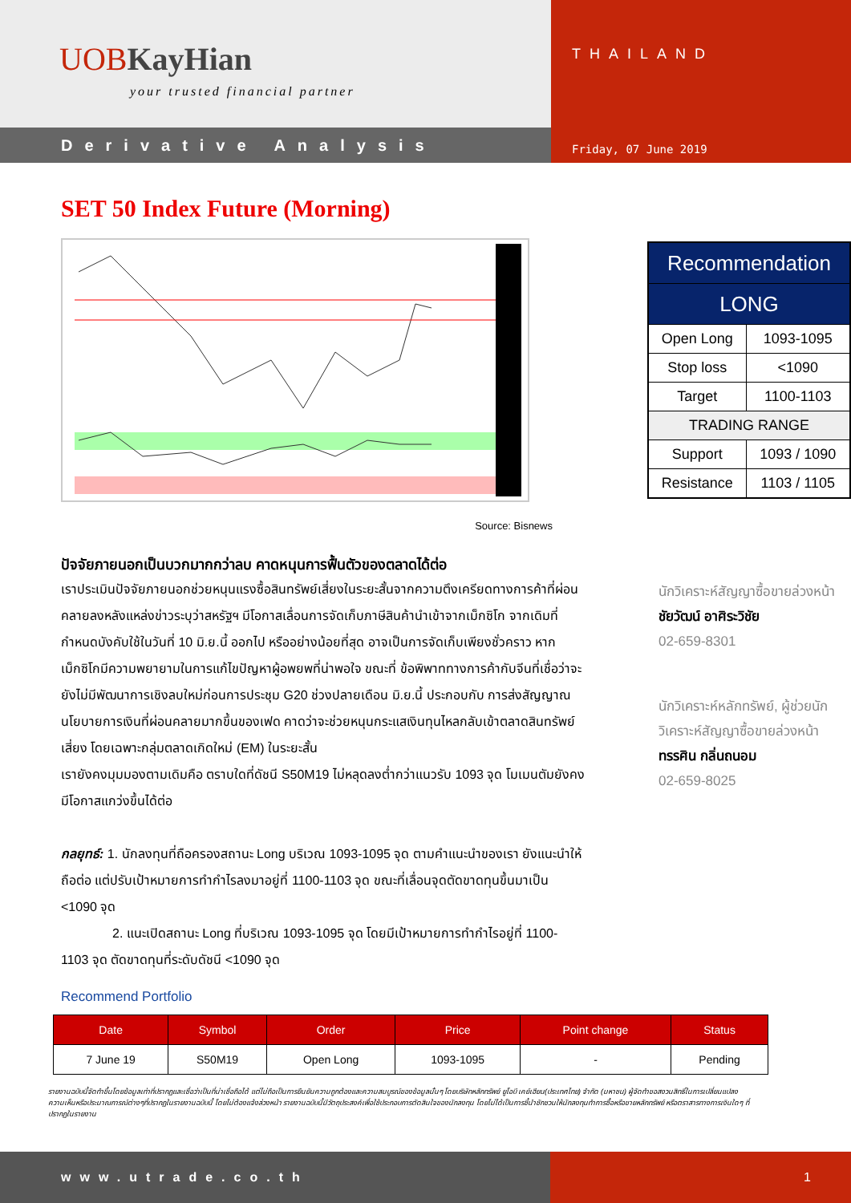UOB KayHian
your trusted financial partner
Derivative Analysis
THAILAND
Friday, 07 June 2019
SET 50 Index Future (Morning)
Source: Bisnews
ปัจจัยภายนอกเป็นบวกมากกว่าลบ คาดหนุนการฟื้นตัวของตลาดได้ต่อ
เราประเมินปัจจัยภายนอกช่วยหนุนแรงซื้อสินทรัพย์เสี่ยงในระยะสั้นจากความตึงเครียดทางการค้าที่ผ่อนคลายลงหลังแหล่งข่าวระบุว่าสหรัฐฯ มีโอกาสเลื่อนการจัดเก็บภาษีสินค้านำเข้าจากเม็กซิโก จากเดิมที่กำหนดบังคับใช้ในวันที่ 10 มิ.ย.นี้ ออกไป หรืออย่างน้อยที่สุด อาจเป็นการจัดเก็บเพียงชั่วคราว หากเม็กซิโกมีความพยายามในการแก้ไขปัญหาผู้อพยพที่น่าพอใจ ขณะที่ ข้อพิพาททางการค้ากับจีนที่เชื่อว่าจะยังไม่มีพัฒนาการเชิงลบใหม่ก่อนการประชุม G20 ช่วงปลายเดือน มิ.ย.นี้ ประกอบกับ การส่งสัญญาณนโยบายการเงินที่ผ่อนคลายมากขึ้นของเฟด คาดว่าจะช่วยหนุนกระแสเงินทุนไหลกลับเข้าตลาดสินทรัพย์เสี่ยง โดยเฉพาะกลุ่มตลาดเกิดใหม่ (EM) ในระยะสั้น
เรายังคงมุมมองตามเดิมคือ ตราบใดที่ดัชนี S50M19 ไม่หลุดลงต่ำกว่าแนวรับ 1093 จุด โมเมนตัมยังคงมีโอกาสแกว่งขึ้นได้ต่อ
กลยุทธ์: 1. นักลงทุนที่ถือครองสถานะ Long บริเวณ 1093-1095 จุด ตามคำแนะนำของเรา ยังแนะนำให้ถือต่อ แต่ปรับเป้าหมายการทำกำไรลงมาอยู่ที่ 1100-1103 จุด ขณะที่เลื่อนจุดตัดขาดทุนขึ้นมาเป็น <1090 จุด
2. แนะเปิดสถานะ Long ที่บริเวณ 1093-1095 จุด โดยมีเป้าหมายการทำกำไรอยู่ที่ 1100-1103 จุด ตัดขาดทุนที่ระดับดัชนี <1090 จุด
| Recommendation | |
| LONG | |
| Open Long | 1093-1095 |
| Stop loss | <1090 |
| Target | 1100-1103 |
| TRADING RANGE | |
| Support | 1093 / 1090 |
| Resistance | 1103 / 1105 |
นักวิเคราะห์สัญญาซื้อขายล่วงหน้า
ชัยวัฒน์ อาศิระวิชัย
02-659-8301
นักวิเคราะห์หลักทรัพย์, ผู้ช่วยนักวิเคราะห์สัญญาซื้อขายล่วงหน้า
ทรรศิน กลิ่นถนอม
02-659-8025
Recommend Portfolio
| Date | Symbol | Order | Price | Point change | Status |
| --- | --- | --- | --- | --- | --- |
| 7 June 19 | S50M19 | Open Long | 1093-1095 | - | Pending |
รายงานฉบับนี้จัดทำขึ้นโดยข้อมูลเท่าที่ปรากฏและเชื่อว่าเป็นที่น่าเชื่อถือได้ แต่ไม่ถือเป็นการยืนยันความถูกต้องและความสมบูรณ์ของข้อมูลนั้นๆ โดยบริษัทหลักทรัพย์ ยูโอบี เคย์เฮียน(ประเทศไทย) จำกัด (มหาชน) ผู้จัดทำขอสงวนสิทธิ์ในการเปลี่ยนแปลงความเห็นหรือประมาณการณ์ต่างๆที่ปรากฏในรายงานฉบับนี้ โดยไม่ต้องแจ้งล่วงหน้า รายงานฉบับนี้มีวัตถุประสงค์เพื่อใช้ประกอบการตัดสินใจของนักลงทุน โดยไม่ได้เป็นการชี้นำชักชวนให้นักลงทุนทำการซื้อหรือขายหลักทรัพย์ หรือตราสารทางการเงินใดๆ ที่ปรากฏในรายงาน
www.utrade.co.th 1